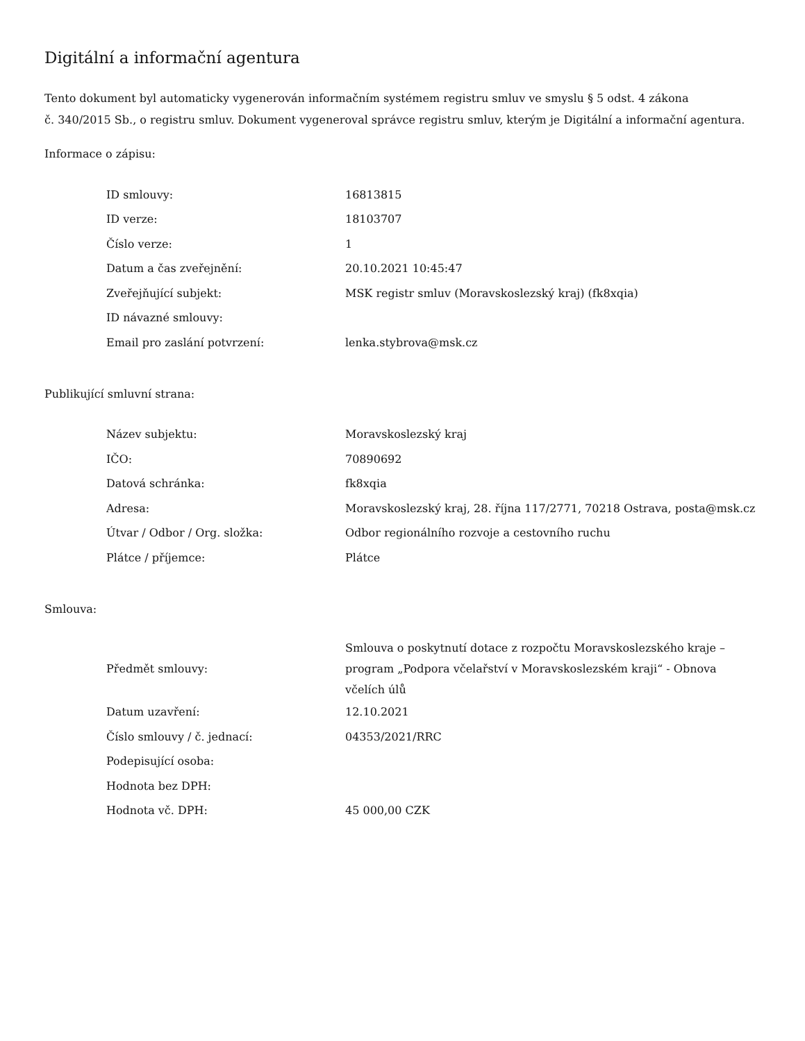Digitální a informační agentura
Tento dokument byl automaticky vygenerován informačním systémem registru smluv ve smyslu § 5 odst. 4 zákona
č. 340/2015 Sb., o registru smluv. Dokument vygeneroval správce registru smluv, kterým je Digitální a informační agentura.
Informace o zápisu:
| ID smlouvy: | 16813815 |
| ID verze: | 18103707 |
| Číslo verze: | 1 |
| Datum a čas zveřejnění: | 20.10.2021 10:45:47 |
| Zveřejňující subjekt: | MSK registr smluv (Moravskoslezský kraj) (fk8xqia) |
| ID návazné smlouvy: | |
| Email pro zaslání potvrzení: | lenka.stybrova@msk.cz |
Publikující smluvní strana:
| Název subjektu: | Moravskoslezský kraj |
| IČO: | 70890692 |
| Datová schránka: | fk8xqia |
| Adresa: | Moravskoslezský kraj, 28. října 117/2771, 70218 Ostrava, posta@msk.cz |
| Útvar / Odbor / Org. složka: | Odbor regionálního rozvoje a cestovního ruchu |
| Plátce / příjemce: | Plátce |
Smlouva:
| Předmět smlouvy: | Smlouva o poskytnutí dotace z rozpočtu Moravskoslezského kraje – program „Podpora včelařství v Moravskoslezském kraji“ - Obnova včelích úlů |
| Datum uzavření: | 12.10.2021 |
| Číslo smlouvy / č. jednací: | 04353/2021/RRC |
| Podepisující osoba: | |
| Hodnota bez DPH: | |
| Hodnota vč. DPH: | 45 000,00 CZK |